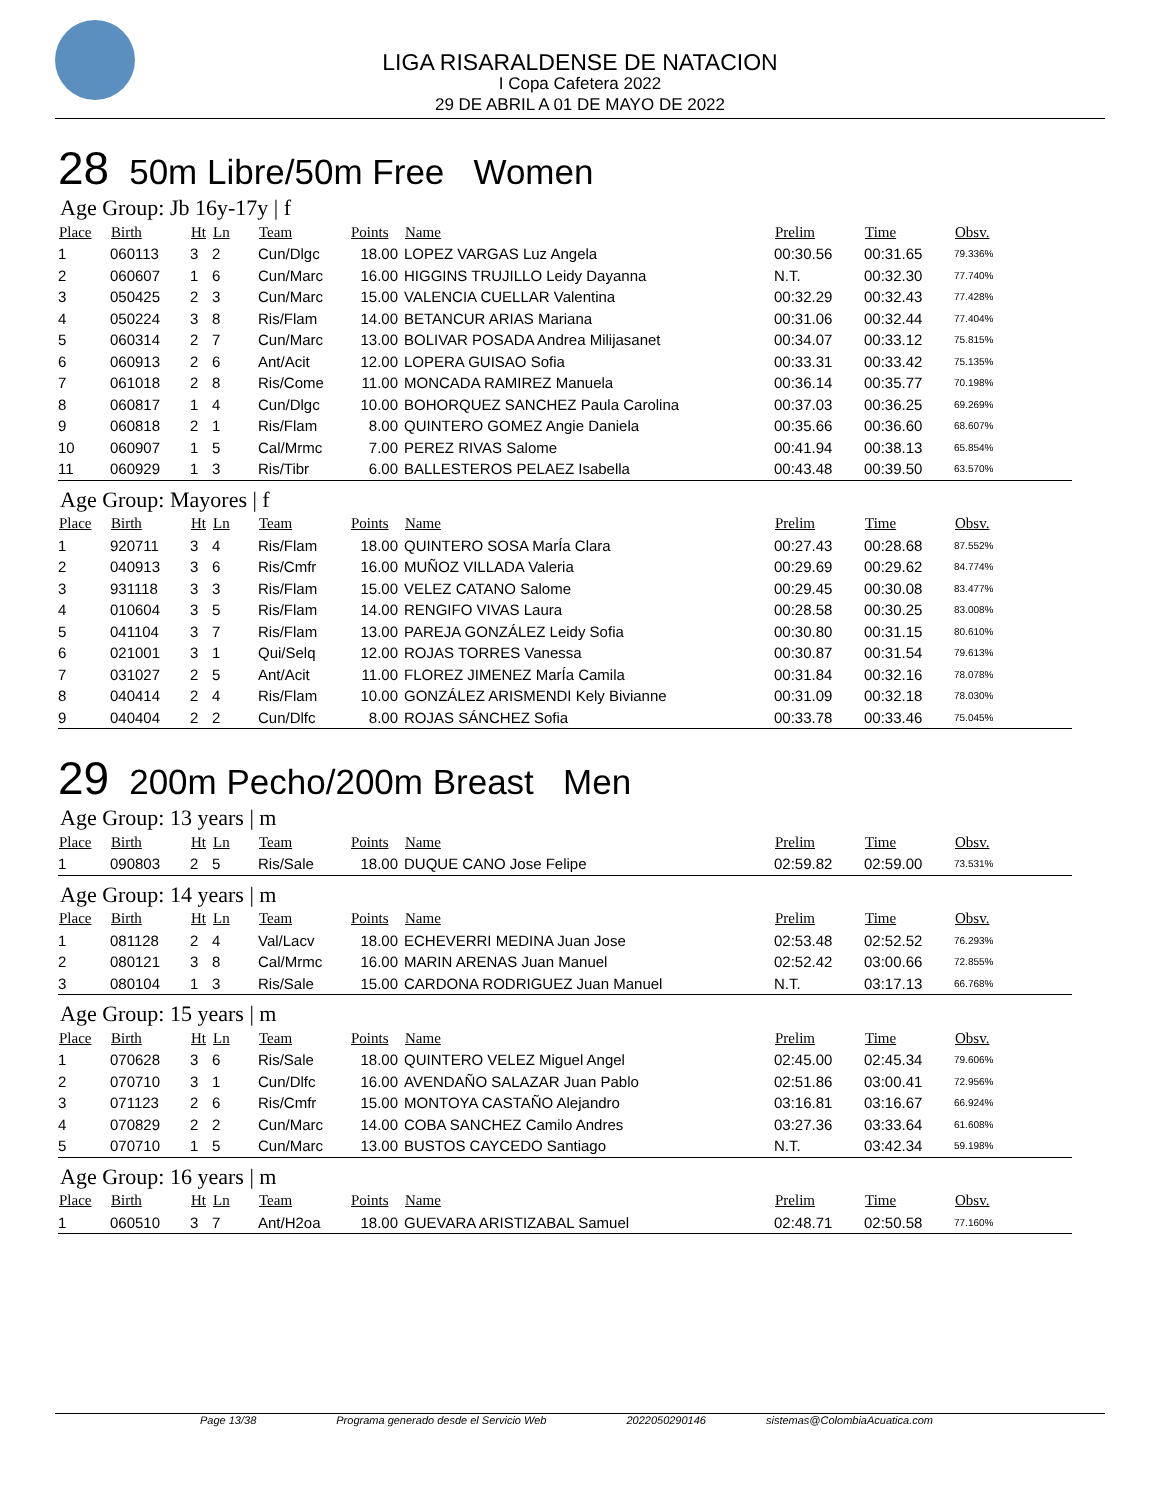LIGA RISARALDENSE DE NATACION
I Copa Cafetera 2022
29 DE ABRIL A 01 DE MAYO DE 2022
28 50m Libre/50m Free Women
Age Group: Jb 16y-17y | f
| Place | Birth | Ht | Ln | Team | Points | Name | Prelim | Time | Obsv. |
| --- | --- | --- | --- | --- | --- | --- | --- | --- | --- |
| 1 | 060113 | 3 | 2 | Cun/Dlgc | 18.00 | LOPEZ VARGAS Luz Angela | 00:30.56 | 00:31.65 | 79.336% |
| 2 | 060607 | 1 | 6 | Cun/Marc | 16.00 | HIGGINS TRUJILLO Leidy Dayanna | N.T. | 00:32.30 | 77.740% |
| 3 | 050425 | 2 | 3 | Cun/Marc | 15.00 | VALENCIA CUELLAR Valentina | 00:32.29 | 00:32.43 | 77.428% |
| 4 | 050224 | 3 | 8 | Ris/Flam | 14.00 | BETANCUR ARIAS Mariana | 00:31.06 | 00:32.44 | 77.404% |
| 5 | 060314 | 2 | 7 | Cun/Marc | 13.00 | BOLIVAR POSADA Andrea Milijasanet | 00:34.07 | 00:33.12 | 75.815% |
| 6 | 060913 | 2 | 6 | Ant/Acit | 12.00 | LOPERA GUISAO Sofia | 00:33.31 | 00:33.42 | 75.135% |
| 7 | 061018 | 2 | 8 | Ris/Come | 11.00 | MONCADA RAMIREZ Manuela | 00:36.14 | 00:35.77 | 70.198% |
| 8 | 060817 | 1 | 4 | Cun/Dlgc | 10.00 | BOHORQUEZ SANCHEZ Paula Carolina | 00:37.03 | 00:36.25 | 69.269% |
| 9 | 060818 | 2 | 1 | Ris/Flam | 8.00 | QUINTERO GOMEZ Angie Daniela | 00:35.66 | 00:36.60 | 68.607% |
| 10 | 060907 | 1 | 5 | Cal/Mrmc | 7.00 | PEREZ RIVAS Salome | 00:41.94 | 00:38.13 | 65.854% |
| 11 | 060929 | 1 | 3 | Ris/Tibr | 6.00 | BALLESTEROS PELAEZ Isabella | 00:43.48 | 00:39.50 | 63.570% |
Age Group: Mayores | f
| Place | Birth | Ht | Ln | Team | Points | Name | Prelim | Time | Obsv. |
| --- | --- | --- | --- | --- | --- | --- | --- | --- | --- |
| 1 | 920711 | 3 | 4 | Ris/Flam | 18.00 | QUINTERO SOSA MarÍa Clara | 00:27.43 | 00:28.68 | 87.552% |
| 2 | 040913 | 3 | 6 | Ris/Cmfr | 16.00 | MUÑOZ VILLADA Valeria | 00:29.69 | 00:29.62 | 84.774% |
| 3 | 931118 | 3 | 3 | Ris/Flam | 15.00 | VELEZ CATANO Salome | 00:29.45 | 00:30.08 | 83.477% |
| 4 | 010604 | 3 | 5 | Ris/Flam | 14.00 | RENGIFO VIVAS Laura | 00:28.58 | 00:30.25 | 83.008% |
| 5 | 041104 | 3 | 7 | Ris/Flam | 13.00 | PAREJA GONZÁLEZ Leidy Sofia | 00:30.80 | 00:31.15 | 80.610% |
| 6 | 021001 | 3 | 1 | Qui/Selq | 12.00 | ROJAS TORRES Vanessa | 00:30.87 | 00:31.54 | 79.613% |
| 7 | 031027 | 2 | 5 | Ant/Acit | 11.00 | FLOREZ JIMENEZ MarÍa Camila | 00:31.84 | 00:32.16 | 78.078% |
| 8 | 040414 | 2 | 4 | Ris/Flam | 10.00 | GONZÁLEZ ARISMENDI Kely Bivianne | 00:31.09 | 00:32.18 | 78.030% |
| 9 | 040404 | 2 | 2 | Cun/Dlfc | 8.00 | ROJAS SÁNCHEZ Sofia | 00:33.78 | 00:33.46 | 75.045% |
29 200m Pecho/200m Breast Men
Age Group: 13 years | m
| Place | Birth | Ht | Ln | Team | Points | Name | Prelim | Time | Obsv. |
| --- | --- | --- | --- | --- | --- | --- | --- | --- | --- |
| 1 | 090803 | 2 | 5 | Ris/Sale | 18.00 | DUQUE CANO Jose Felipe | 02:59.82 | 02:59.00 | 73.531% |
Age Group: 14 years | m
| Place | Birth | Ht | Ln | Team | Points | Name | Prelim | Time | Obsv. |
| --- | --- | --- | --- | --- | --- | --- | --- | --- | --- |
| 1 | 081128 | 2 | 4 | Val/Lacv | 18.00 | ECHEVERRI MEDINA Juan Jose | 02:53.48 | 02:52.52 | 76.293% |
| 2 | 080121 | 3 | 8 | Cal/Mrmc | 16.00 | MARIN ARENAS Juan Manuel | 02:52.42 | 03:00.66 | 72.855% |
| 3 | 080104 | 1 | 3 | Ris/Sale | 15.00 | CARDONA RODRIGUEZ Juan Manuel | N.T. | 03:17.13 | 66.768% |
Age Group: 15 years | m
| Place | Birth | Ht | Ln | Team | Points | Name | Prelim | Time | Obsv. |
| --- | --- | --- | --- | --- | --- | --- | --- | --- | --- |
| 1 | 070628 | 3 | 6 | Ris/Sale | 18.00 | QUINTERO VELEZ Miguel Angel | 02:45.00 | 02:45.34 | 79.606% |
| 2 | 070710 | 3 | 1 | Cun/Dlfc | 16.00 | AVENDAÑO SALAZAR Juan Pablo | 02:51.86 | 03:00.41 | 72.956% |
| 3 | 071123 | 2 | 6 | Ris/Cmfr | 15.00 | MONTOYA CASTAÑO Alejandro | 03:16.81 | 03:16.67 | 66.924% |
| 4 | 070829 | 2 | 2 | Cun/Marc | 14.00 | COBA SANCHEZ Camilo Andres | 03:27.36 | 03:33.64 | 61.608% |
| 5 | 070710 | 1 | 5 | Cun/Marc | 13.00 | BUSTOS CAYCEDO Santiago | N.T. | 03:42.34 | 59.198% |
Age Group: 16 years | m
| Place | Birth | Ht | Ln | Team | Points | Name | Prelim | Time | Obsv. |
| --- | --- | --- | --- | --- | --- | --- | --- | --- | --- |
| 1 | 060510 | 3 | 7 | Ant/H2oa | 18.00 | GUEVARA ARISTIZABAL Samuel | 02:48.71 | 02:50.58 | 77.160% |
Page 13/38 Programa generado desde el Servicio Web 2022050290146 sistemas@ColombiaAcuatica.com